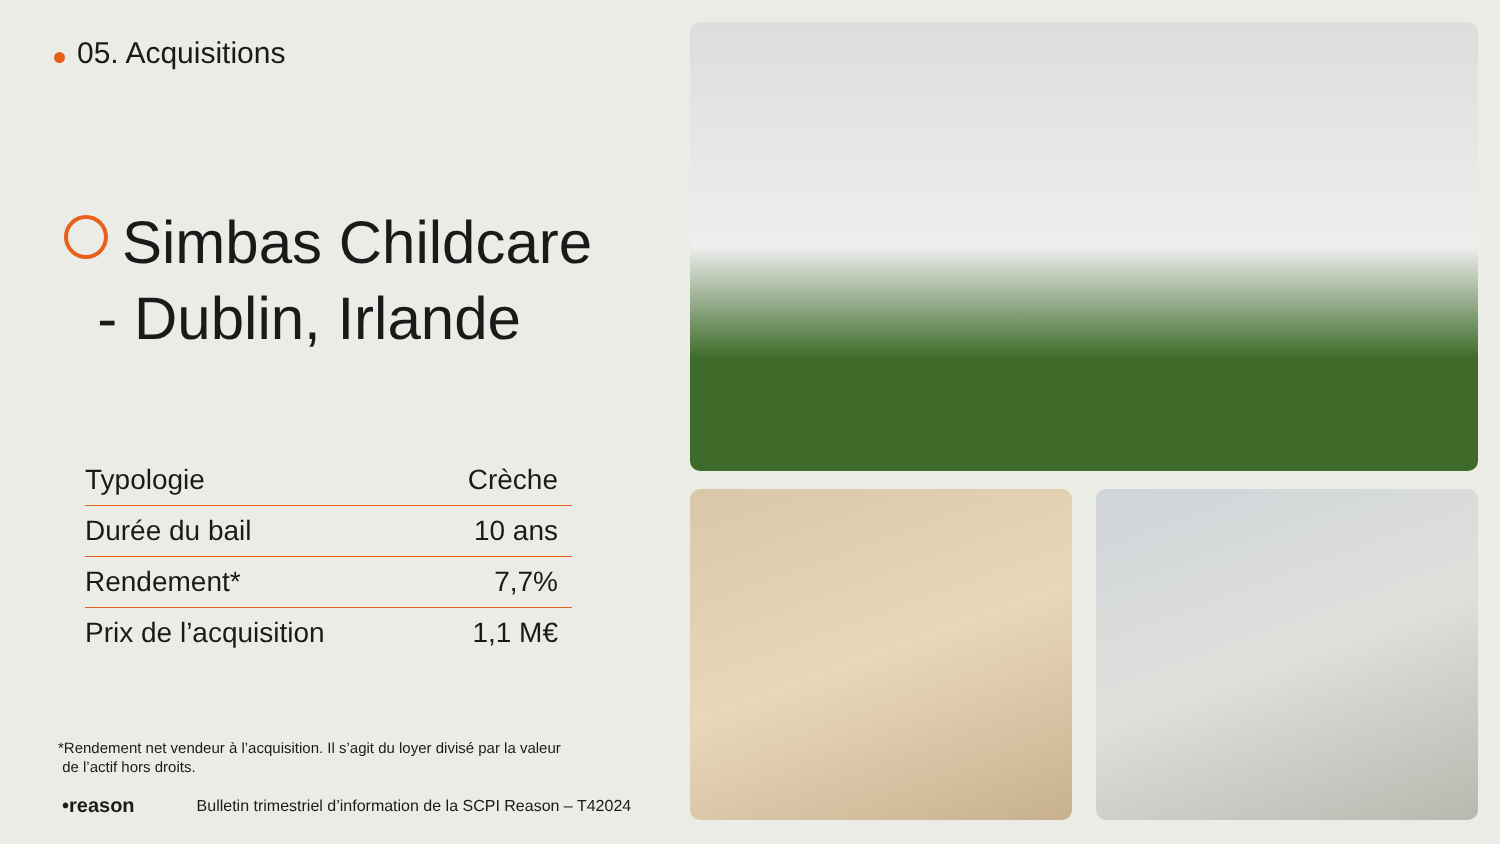05. Acquisitions
Simbas Childcare
- Dublin, Irlande
| Typologie | Crèche |
| Durée du bail | 10 ans |
| Rendement* | 7,7% |
| Prix de l’acquisition | 1,1 M€ |
*Rendement net vendeur à l’acquisition. Il s’agit du loyer divisé par la valeur
de l’actif hors droits.
•reason Bulletin trimestriel d’information de la SCPI Reason – T42024